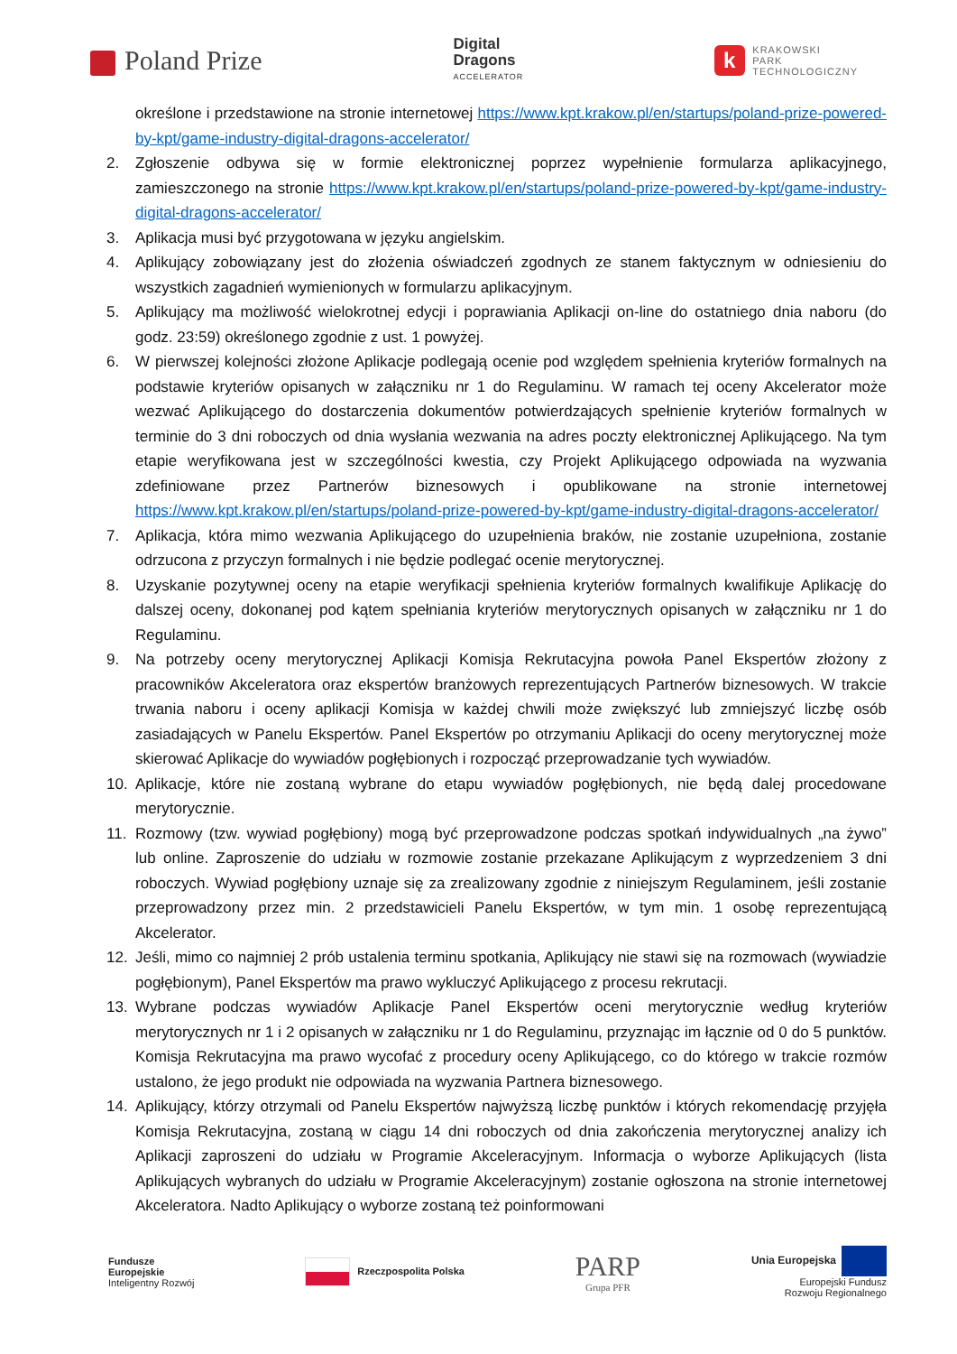Poland Prize
Digital
Dragons
ACCELERATOR
k KRAKOWSKI
PARK
TECHNOLOGICZNY
określone i przedstawione na stronie internetowej https://www.kpt.krakow.pl/en/startups/poland-prize-powered-by-kpt/game-industry-digital-dragons-accelerator/
2. Zgłoszenie odbywa się w formie elektronicznej poprzez wypełnienie formularza aplikacyjnego, zamieszczonego na stronie https://www.kpt.krakow.pl/en/startups/poland-prize-powered-by-kpt/game-industry-digital-dragons-accelerator/
3. Aplikacja musi być przygotowana w języku angielskim.
4. Aplikujący zobowiązany jest do złożenia oświadczeń zgodnych ze stanem faktycznym w odniesieniu do wszystkich zagadnień wymienionych w formularzu aplikacyjnym.
5. Aplikujący ma możliwość wielokrotnej edycji i poprawiania Aplikacji on-line do ostatniego dnia naboru (do godz. 23:59) określonego zgodnie z ust. 1 powyżej.
6. W pierwszej kolejności złożone Aplikacje podlegają ocenie pod względem spełnienia kryteriów formalnych na podstawie kryteriów opisanych w załączniku nr 1 do Regulaminu. W ramach tej oceny Akcelerator może wezwać Aplikującego do dostarczenia dokumentów potwierdzających spełnienie kryteriów formalnych w terminie do 3 dni roboczych od dnia wysłania wezwania na adres poczty elektronicznej Aplikującego. Na tym etapie weryfikowana jest w szczególności kwestia, czy Projekt Aplikującego odpowiada na wyzwania zdefiniowane przez Partnerów biznesowych i opublikowane na stronie internetowej https://www.kpt.krakow.pl/en/startups/poland-prize-powered-by-kpt/game-industry-digital-dragons-accelerator/
7. Aplikacja, która mimo wezwania Aplikującego do uzupełnienia braków, nie zostanie uzupełniona, zostanie odrzucona z przyczyn formalnych i nie będzie podlegać ocenie merytorycznej.
8. Uzyskanie pozytywnej oceny na etapie weryfikacji spełnienia kryteriów formalnych kwalifikuje Aplikację do dalszej oceny, dokonanej pod kątem spełniania kryteriów merytorycznych opisanych w załączniku nr 1 do Regulaminu.
9. Na potrzeby oceny merytorycznej Aplikacji Komisja Rekrutacyjna powoła Panel Ekspertów złożony z pracowników Akceleratora oraz ekspertów branżowych reprezentujących Partnerów biznesowych. W trakcie trwania naboru i oceny aplikacji Komisja w każdej chwili może zwiększyć lub zmniejszyć liczbę osób zasiadających w Panelu Ekspertów. Panel Ekspertów po otrzymaniu Aplikacji do oceny merytorycznej może skierować Aplikacje do wywiadów pogłębionych i rozpocząć przeprowadzanie tych wywiadów.
10. Aplikacje, które nie zostaną wybrane do etapu wywiadów pogłębionych, nie będą dalej procedowane merytorycznie.
11. Rozmowy (tzw. wywiad pogłębiony) mogą być przeprowadzone podczas spotkań indywidualnych „na żywo” lub online. Zaproszenie do udziału w rozmowie zostanie przekazane Aplikującym z wyprzedzeniem 3 dni roboczych. Wywiad pogłębiony uznaje się za zrealizowany zgodnie z niniejszym Regulaminem, jeśli zostanie przeprowadzony przez min. 2 przedstawicieli Panelu Ekspertów, w tym min. 1 osobę reprezentującą Akcelerator.
12. Jeśli, mimo co najmniej 2 prób ustalenia terminu spotkania, Aplikujący nie stawi się na rozmowach (wywiadzie pogłębionym), Panel Ekspertów ma prawo wykluczyć Aplikującego z procesu rekrutacji.
13. Wybrane podczas wywiadów Aplikacje Panel Ekspertów oceni merytorycznie według kryteriów merytorycznych nr 1 i 2 opisanych w załączniku nr 1 do Regulaminu, przyznając im łącznie od 0 do 5 punktów. Komisja Rekrutacyjna ma prawo wycofać z procedury oceny Aplikującego, co do którego w trakcie rozmów ustalono, że jego produkt nie odpowiada na wyzwania Partnera biznesowego.
14. Aplikujący, którzy otrzymali od Panelu Ekspertów najwyższą liczbę punktów i których rekomendację przyjęła Komisja Rekrutacyjna, zostaną w ciągu 14 dni roboczych od dnia zakończenia merytorycznej analizy ich Aplikacji zaproszeni do udziału w Programie Akceleracyjnym. Informacja o wyborze Aplikujących (lista Aplikujących wybranych do udziału w Programie Akceleracyjnym) zostanie ogłoszona na stronie internetowej Akceleratora. Nadto Aplikujący o wyborze zostaną też poinformowani
Fundusze
Europejskie
Inteligentny Rozwój
Rzeczpospolita Polska
PARP
Grupa PFR
Unia Europejska
Europejski Fundusz
Rozwoju Regionalnego